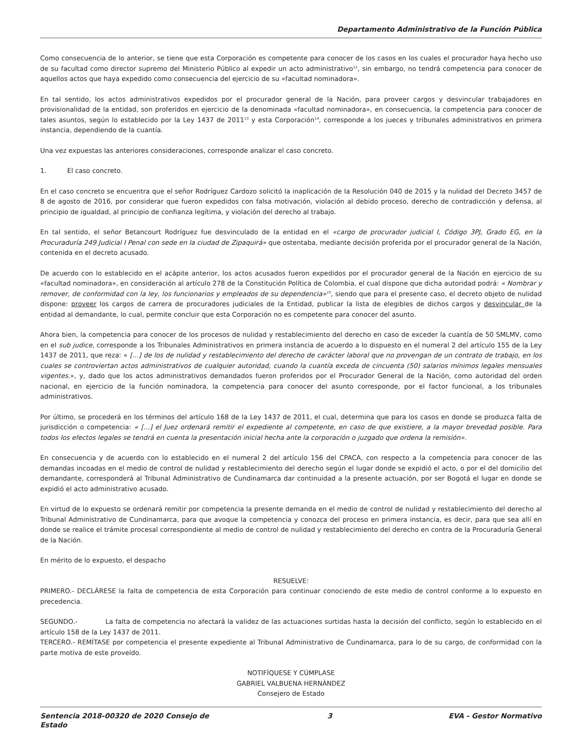Departamento Administrativo de la Función Pública
Como consecuencia de lo anterior, se tiene que esta Corporación es competente para conocer de los casos en los cuales el procurador haya hecho uso de su facultad como director supremo del Ministerio Público al expedir un acto administrativo<sup>12</sup>, sin embargo, no tendrá competencia para conocer de aquellos actos que haya expedido como consecuencia del ejercicio de su «facultad nominadora».
En tal sentido, los actos administrativos expedidos por el procurador general de la Nación, para proveer cargos y desvincular trabajadores en provisionalidad de la entidad, son proferidos en ejercicio de la denominada «facultad nominadora», en consecuencia, la competencia para conocer de tales asuntos, según lo establecido por la Ley 1437 de 2011<sup>13</sup> y esta Corporación<sup>14</sup>, corresponde a los jueces y tribunales administrativos en primera instancia, dependiendo de la cuantía.
Una vez expuestas las anteriores consideraciones, corresponde analizar el caso concreto.
1. El caso concreto.
En el caso concreto se encuentra que el señor Rodríguez Cardozo solicitó la inaplicación de la Resolución 040 de 2015 y la nulidad del Decreto 3457 de 8 de agosto de 2016, por considerar que fueron expedidos con falsa motivación, violación al debido proceso, derecho de contradicción y defensa, al principio de igualdad, al principio de confianza legítima, y violación del derecho al trabajo.
En tal sentido, el señor Betancourt Rodríguez fue desvinculado de la entidad en el «cargo de procurador judicial I, Código 3PJ, Grado EG, en la Procuraduría 249 Judicial I Penal con sede en la ciudad de Zipaquirá» que ostentaba, mediante decisión proferida por el procurador general de la Nación, contenida en el decreto acusado.
De acuerdo con lo establecido en el acápite anterior, los actos acusados fueron expedidos por el procurador general de la Nación en ejercicio de su «facultad nominadora», en consideración al artículo 278 de la Constitución Política de Colombia, el cual dispone que dicha autoridad podrá: « Nombrar y remover, de conformidad con la ley, los funcionarios y empleados de su dependencia»<sup>15</sup>, siendo que para el presente caso, el decreto objeto de nulidad dispone: proveer los cargos de carrera de procuradores judiciales de la Entidad, publicar la lista de elegibles de dichos cargos y desvincular de la entidad al demandante, lo cual, permite concluir que esta Corporación no es competente para conocer del asunto.
Ahora bien, la competencia para conocer de los procesos de nulidad y restablecimiento del derecho en caso de exceder la cuantía de 50 SMLMV, como en el sub judice, corresponde a los Tribunales Administrativos en primera instancia de acuerdo a lo dispuesto en el numeral 2 del artículo 155 de la Ley 1437 de 2011, que reza: « [...] de los de nulidad y restablecimiento del derecho de carácter laboral que no provengan de un contrato de trabajo, en los cuales se controviertan actos administrativos de cualquier autoridad, cuando la cuantía exceda de cincuenta (50) salarios mínimos legales mensuales vigentes.», y, dado que los actos administrativos demandados fueron proferidos por el Procurador General de la Nación, como autoridad del orden nacional, en ejercicio de la función nominadora, la competencia para conocer del asunto corresponde, por el factor funcional, a los tribunales administrativos.
Por último, se procederá en los términos del artículo 168 de la Ley 1437 de 2011, el cual, determina que para los casos en donde se produzca falta de jurisdicción o competencia: « [...] el Juez ordenará remitir el expediente al competente, en caso de que existiere, a la mayor brevedad posible. Para todos los efectos legales se tendrá en cuenta la presentación inicial hecha ante la corporación o juzgado que ordena la remisión».
En consecuencia y de acuerdo con lo establecido en el numeral 2 del artículo 156 del CPACA, con respecto a la competencia para conocer de las demandas incoadas en el medio de control de nulidad y restablecimiento del derecho según el lugar donde se expidió el acto, o por el del domicilio del demandante, corresponderá al Tribunal Administrativo de Cundinamarca dar continuidad a la presente actuación, por ser Bogotá el lugar en donde se expidió el acto administrativo acusado.
En virtud de lo expuesto se ordenará remitir por competencia la presente demanda en el medio de control de nulidad y restablecimiento del derecho al Tribunal Administrativo de Cundinamarca, para que avoque la competencia y conozca del proceso en primera instancia, es decir, para que sea allí en donde se realice el trámite procesal correspondiente al medio de control de nulidad y restablecimiento del derecho en contra de la Procuraduría General de la Nación.
En mérito de lo expuesto, el despacho
RESUELVE:
PRIMERO.- DECLÁRESE la falta de competencia de esta Corporación para continuar conociendo de este medio de control conforme a lo expuesto en precedencia.
SEGUNDO.- La falta de competencia no afectará la validez de las actuaciones surtidas hasta la decisión del conflicto, según lo establecido en el artículo 158 de la Ley 1437 de 2011.
TERCERO.- REMÍTASE por competencia el presente expediente al Tribunal Administrativo de Cundinamarca, para lo de su cargo, de conformidad con la parte motiva de este proveído.
NOTIFÍQUESE Y CÚMPLASE
GABRIEL VALBUENA HERNÁNDEZ
Consejero de Estado
Sentencia 2018-00320 de 2020 Consejo de Estado 3 EVA - Gestor Normativo